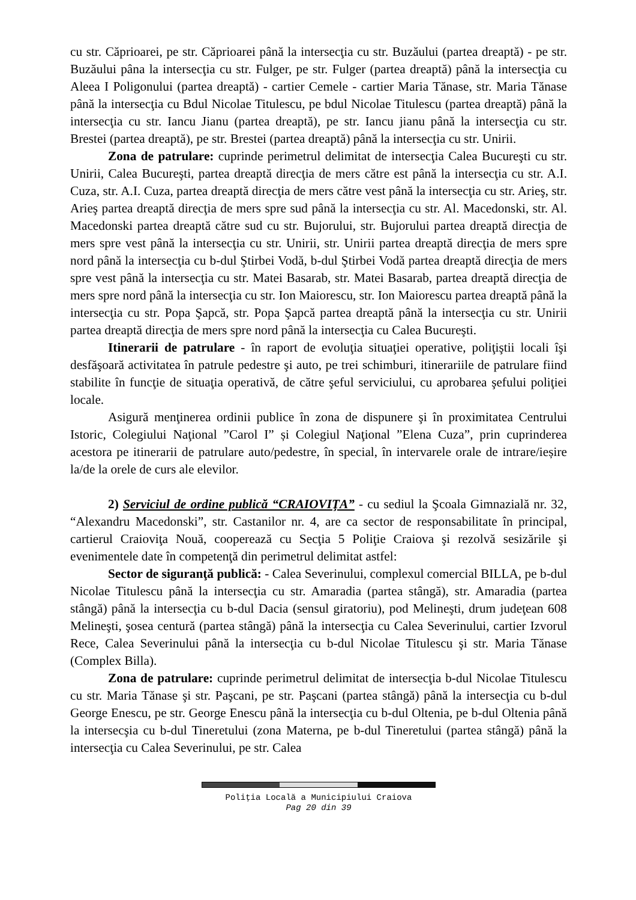cu str. Căprioarei, pe str. Căprioarei până la intersecţia cu str. Buzăului (partea dreaptă) - pe str. Buzăului pâna la intersecţia cu str. Fulger, pe str. Fulger (partea dreaptă) până la intersecţia cu Aleea I Poligonului (partea dreaptă) - cartier Cemele - cartier Maria Tănase, str. Maria Tănase până la intersecţia cu Bdul Nicolae Titulescu, pe bdul Nicolae Titulescu (partea dreaptă) până la intersecţia cu str. Iancu Jianu (partea dreaptă), pe str. Iancu jianu până la intersecţia cu str. Brestei (partea dreaptă), pe str. Brestei (partea dreaptă) până la intersecţia cu str. Unirii.
Zona de patrulare: cuprinde perimetrul delimitat de intersecţia Calea Bucureşti cu str. Unirii, Calea Bucureşti, partea dreaptă direcţia de mers către est până la intersecţia cu str. A.I. Cuza, str. A.I. Cuza, partea dreaptă direcţia de mers către vest până la intersecţia cu str. Arieş, str. Arieş partea dreaptă direcţia de mers spre sud până la intersecţia cu str. Al. Macedonski, str. Al. Macedonski partea dreaptă către sud cu str. Bujorului, str. Bujorului partea dreaptă direcţia de mers spre vest până la intersecţia cu str. Unirii, str. Unirii partea dreaptă direcţia de mers spre nord până la intersecţia cu b-dul Ştirbei Vodă, b-dul Ştirbei Vodă partea dreaptă direcţia de mers spre vest până la intersecţia cu str. Matei Basarab, str. Matei Basarab, partea dreaptă direcţia de mers spre nord până la intersecţia cu str. Ion Maiorescu, str. Ion Maiorescu partea dreaptă până la intersecţia cu str. Popa Şapcă, str. Popa Şapcă partea dreaptă până la intersecţia cu str. Unirii partea dreaptă direcţia de mers spre nord până la intersecţia cu Calea Bucureşti.
Itinerarii de patrulare - în raport de evoluţia situaţiei operative, poliţiştii locali îşi desfăşoară activitatea în patrule pedestre şi auto, pe trei schimburi, itinerariile de patrulare fiind stabilite în funcţie de situaţia operativă, de către şeful serviciului, cu aprobarea şefului poliţiei locale.
Asigură menţinerea ordinii publice în zona de dispunere şi în proximitatea Centrului Istoric, Colegiului Naţional ”Carol I” și Colegiul Naţional ”Elena Cuza”, prin cuprinderea acestora pe itinerarii de patrulare auto/pedestre, în special, în intervarele orale de intrare/ieșire la/de la orele de curs ale elevilor.
2) Serviciul de ordine publică “CRAIOVIŢA” - cu sediul la Şcoala Gimnazială nr. 32, “Alexandru Macedonski”, str. Castanilor nr. 4, are ca sector de responsabilitate în principal, cartierul Craioviţa Nouă, cooperează cu Secţia 5 Poliţie Craiova şi rezolvă sesizările şi evenimentele date în competenţă din perimetrul delimitat astfel:
Sector de siguranţă publică: - Calea Severinului, complexul comercial BILLA, pe b-dul Nicolae Titulescu până la intersecţia cu str. Amaradia (partea stângă), str. Amaradia (partea stângă) până la intersecţia cu b-dul Dacia (sensul giratoriu), pod Melineşti, drum judeţean 608 Melineşti, şosea centură (partea stângă) până la intersecţia cu Calea Severinului, cartier Izvorul Rece, Calea Severinului până la intersecţia cu b-dul Nicolae Titulescu şi str. Maria Tănase (Complex Billa).
Zona de patrulare: cuprinde perimetrul delimitat de intersecţia b-dul Nicolae Titulescu cu str. Maria Tănase şi str. Paşcani, pe str. Paşcani (partea stângă) până la intersecţia cu b-dul George Enescu, pe str. George Enescu până la intersecţia cu b-dul Oltenia, pe b-dul Oltenia până la intersecşia cu b-dul Tineretului (zona Materna, pe b-dul Tineretului (partea stângă) până la intersecţia cu Calea Severinului, pe str. Calea
Poliţia Locală a Municipiului Craiova
Pag 20 din 39